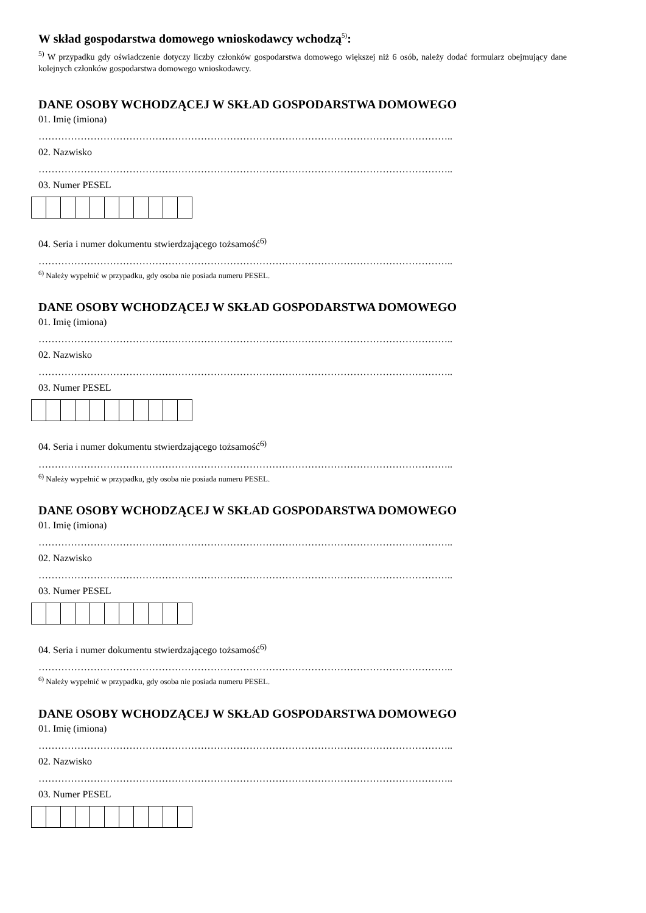W skład gospodarstwa domowego wnioskodawcy wchodzą<sup>5)</sup>:
<sup>5)</sup> W przypadku gdy oświadczenie dotyczy liczby członków gospodarstwa domowego większej niż 6 osób, należy dodać formularz obejmujący dane kolejnych członków gospodarstwa domowego wnioskodawcy.
DANE OSOBY WCHODZĄCEJ W SKŁAD GOSPODARSTWA DOMOWEGO
01. Imię (imiona)
………………………………………………………………………………………………………………..
02. Nazwisko
………………………………………………………………………………………………………………..
03. Numer PESEL
04. Seria i numer dokumentu stwierdzającego tożsamość<sup>6)</sup>
………………………………………………………………………………………………………………..
<sup>6)</sup> Należy wypełnić w przypadku, gdy osoba nie posiada numeru PESEL.
DANE OSOBY WCHODZĄCEJ W SKŁAD GOSPODARSTWA DOMOWEGO
01. Imię (imiona)
………………………………………………………………………………………………………………..
02. Nazwisko
………………………………………………………………………………………………………………..
03. Numer PESEL
04. Seria i numer dokumentu stwierdzającego tożsamość<sup>6)</sup>
………………………………………………………………………………………………………………..
<sup>6)</sup> Należy wypełnić w przypadku, gdy osoba nie posiada numeru PESEL.
DANE OSOBY WCHODZĄCEJ W SKŁAD GOSPODARSTWA DOMOWEGO
01. Imię (imiona)
………………………………………………………………………………………………………………..
02. Nazwisko
………………………………………………………………………………………………………………..
03. Numer PESEL
04. Seria i numer dokumentu stwierdzającego tożsamość<sup>6)</sup>
………………………………………………………………………………………………………………..
<sup>6)</sup> Należy wypełnić w przypadku, gdy osoba nie posiada numeru PESEL.
DANE OSOBY WCHODZĄCEJ W SKŁAD GOSPODARSTWA DOMOWEGO
01. Imię (imiona)
………………………………………………………………………………………………………………..
02. Nazwisko
………………………………………………………………………………………………………………..
03. Numer PESEL